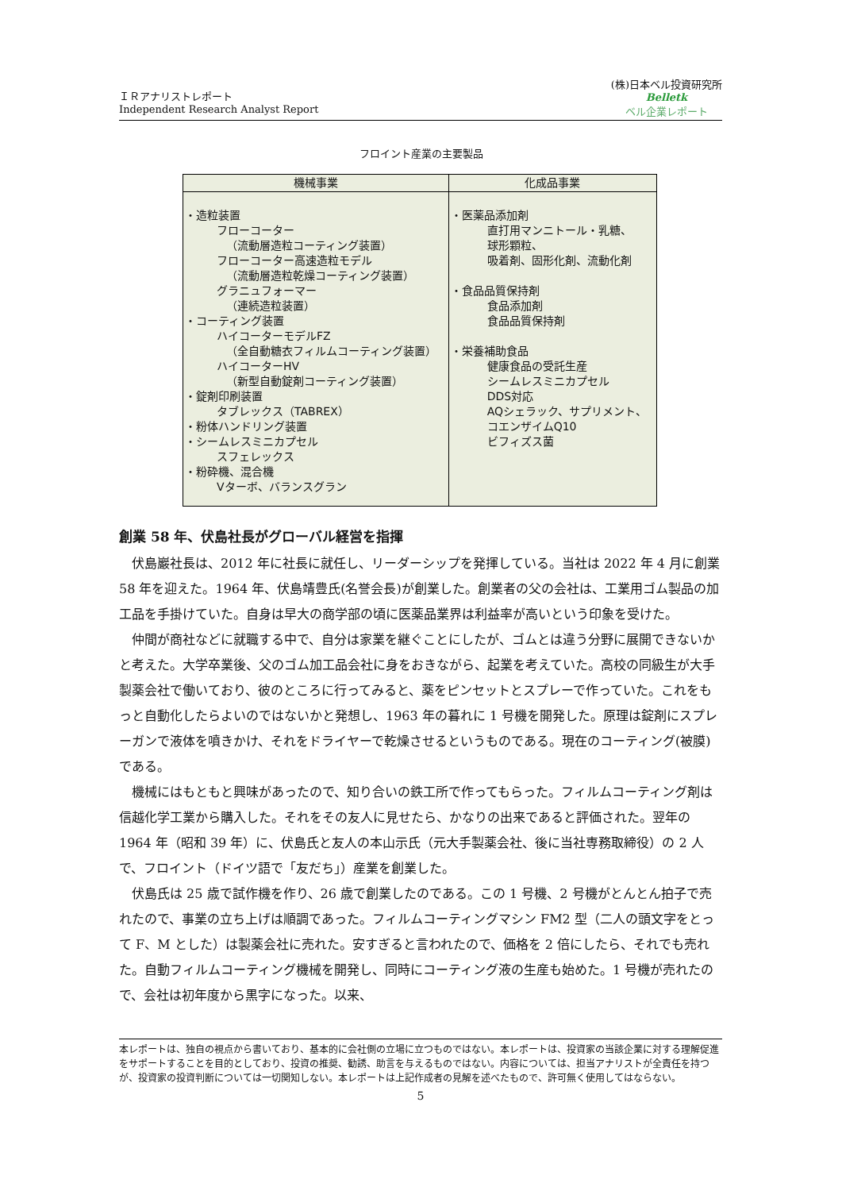ＩＲアナリストレポート
Independent Research Analyst Report
(株)日本ベル投資研究所
Belletk
ベル企業レポート
フロイント産業の主要製品
| 機械事業 | 化成品事業 |
| --- | --- |
| ・造粒装置 フローコーター （流動層造粒コーティング装置） フローコーター高速造粒モデル （流動層造粒乾燥コーティング装置） グラニュフォーマー （連続造粒装置） ・コーティング装置 ハイコーターモデルFZ （全自動糖衣フィルムコーティング装置） ハイコーターHV （新型自動錠剤コーティング装置） ・錠剤印刷装置 タブレックス（TABREX） ・粉体ハンドリング装置 ・シームレスミニカプセル スフェレックス ・粉砕機、混合機 Vターボ、バランスグラン | ・医薬品添加剤 直打用マンニトール・乳糖、 球形顆粒、 吸着剤、固形化剤、流動化剤 ・食品品質保持剤 食品添加剤 食品品質保持剤 ・栄養補助食品 健康食品の受託生産 シームレスミニカプセル DDS対応 AQシェラック、サプリメント、 コエンザイムQ10 ビフィズス菌 |
創業 58 年、伏島社長がグローバル経営を指揮
伏島巖社長は、2012 年に社長に就任し、リーダーシップを発揮している。当社は 2022 年 4 月に創業 58 年を迎えた。1964 年、伏島靖豊氏(名誉会長)が創業した。創業者の父の会社は、工業用ゴム製品の加工品を手掛けていた。自身は早大の商学部の頃に医薬品業界は利益率が高いという印象を受けた。
仲間が商社などに就職する中で、自分は家業を継ぐことにしたが、ゴムとは違う分野に展開できないかと考えた。大学卒業後、父のゴム加工品会社に身をおきながら、起業を考えていた。高校の同級生が大手製薬会社で働いており、彼のところに行ってみると、薬をピンセットとスプレーで作っていた。これをもっと自動化したらよいのではないかと発想し、1963 年の暮れに 1 号機を開発した。原理は錠剤にスプレーガンで液体を噴きかけ、それをドライヤーで乾燥させるというものである。現在のコーティング(被膜)である。
機械にはもともと興味があったので、知り合いの鉄工所で作ってもらった。フィルムコーティング剤は信越化学工業から購入した。それをその友人に見せたら、かなりの出来であると評価された。翌年の 1964 年（昭和 39 年）に、伏島氏と友人の本山示氏（元大手製薬会社、後に当社専務取締役）の 2 人で、フロイント（ドイツ語で「友だち」）産業を創業した。
伏島氏は 25 歳で試作機を作り、26 歳で創業したのである。この 1 号機、2 号機がとんとん拍子で売れたので、事業の立ち上げは順調であった。フィルムコーティングマシン FM2 型（二人の頭文字をとって F、M とした）は製薬会社に売れた。安すぎると言われたので、価格を 2 倍にしたら、それでも売れた。自動フィルムコーティング機械を開発し、同時にコーティング液の生産も始めた。1 号機が売れたので、会社は初年度から黒字になった。以来、
本レポートは、独自の視点から書いており、基本的に会社側の立場に立つものではない。本レポートは、投資家の当該企業に対する理解促進をサポートすることを目的としており、投資の推奨、勧誘、助言を与えるものではない。内容については、担当アナリストが全責任を持つが、投資家の投資判断については一切関知しない。本レポートは上記作成者の見解を述べたもので、許可無く使用してはならない。
5